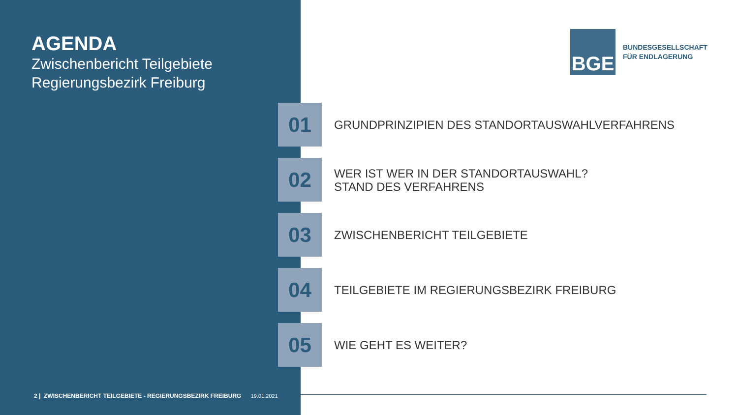AGENDA
Zwischenbericht Teilgebiete
Regierungsbezirk Freiburg
BGE
BUNDESGESELLSCHAFT
FÜR ENDLAGERUNG
01
GRUNDPRINZIPIEN DES STANDORTAUSWAHLVERFAHRENS
02
WER IST WER IN DER STANDORTAUSWAHL?
STAND DES VERFAHRENS
03
ZWISCHENBERICHT TEILGEBIETE
04
TEILGEBIETE IM REGIERUNGSBEZIRK FREIBURG
05
WIE GEHT ES WEITER?
2 | ZWISCHENBERICHT TEILGEBIETE - REGIERUNGSBEZIRK FREIBURG 19.01.2021